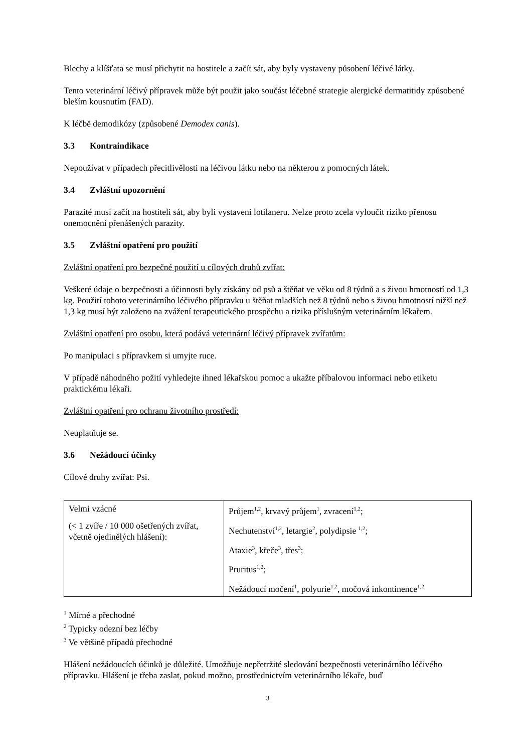Blechy a klíšťata se musí přichytit na hostitele a začít sát, aby byly vystaveny působení léčivé látky.
Tento veterinární léčivý přípravek může být použit jako součást léčebné strategie alergické dermatitidy způsobené bleším kousnutím (FAD).
K léčbě demodikózy (způsobené Demodex canis).
3.3 Kontraindikace
Nepoužívat v případech přecitlivělosti na léčivou látku nebo na některou z pomocných látek.
3.4 Zvláštní upozornění
Parazité musí začít na hostiteli sát, aby byli vystaveni lotilaneru. Nelze proto zcela vyloučit riziko přenosu onemocnění přenášených parazity.
3.5 Zvláštní opatření pro použití
Zvláštní opatření pro bezpečné použití u cílových druhů zvířat:
Veškeré údaje o bezpečnosti a účinnosti byly získány od psů a štěňat ve věku od 8 týdnů a s živou hmotností od 1,3 kg. Použití tohoto veterinárního léčivého přípravku u štěňat mladších než 8 týdnů nebo s živou hmotností nižší než 1,3 kg musí být založeno na zvážení terapeutického prospěchu a rizika příslušným veterinárním lékařem.
Zvláštní opatření pro osobu, která podává veterinární léčivý přípravek zvířatům:
Po manipulaci s přípravkem si umyjte ruce.
V případě náhodného požití vyhledejte ihned lékařskou pomoc a ukažte příbalovou informaci nebo etiketu praktickému lékaři.
Zvláštní opatření pro ochranu životního prostředí:
Neuplatňuje se.
3.6 Nežádoucí účinky
Cílové druhy zvířat: Psi.
| Velmi vzácné (< 1 zvíře / 10 000 ošetřených zvířat, včetně ojedinělých hlášení): | Průjem<sup>1,2</sup>, krvavý průjem<sup>1</sup>, zvracení<sup>1,2</sup>; Nechutenství<sup>1,2</sup>, letargie<sup>2</sup>, polydipsie <sup>1,2</sup>; Ataxie<sup>3</sup>, křeče<sup>3</sup>, třes<sup>3</sup>; Pruritus<sup>1,2</sup>; Nežádoucí močení<sup>1</sup>, polyurie<sup>1,2</sup>, močová inkontinence<sup>1,2</sup> |
<sup>1</sup> Mírné a přechodné
<sup>2</sup> Typicky odezní bez léčby
<sup>3</sup> Ve většině případů přechodné
Hlášení nežádoucích účinků je důležité. Umožňuje nepřetržité sledování bezpečnosti veterinárního léčivého přípravku. Hlášení je třeba zaslat, pokud možno, prostřednictvím veterinárního lékaře, buď
3